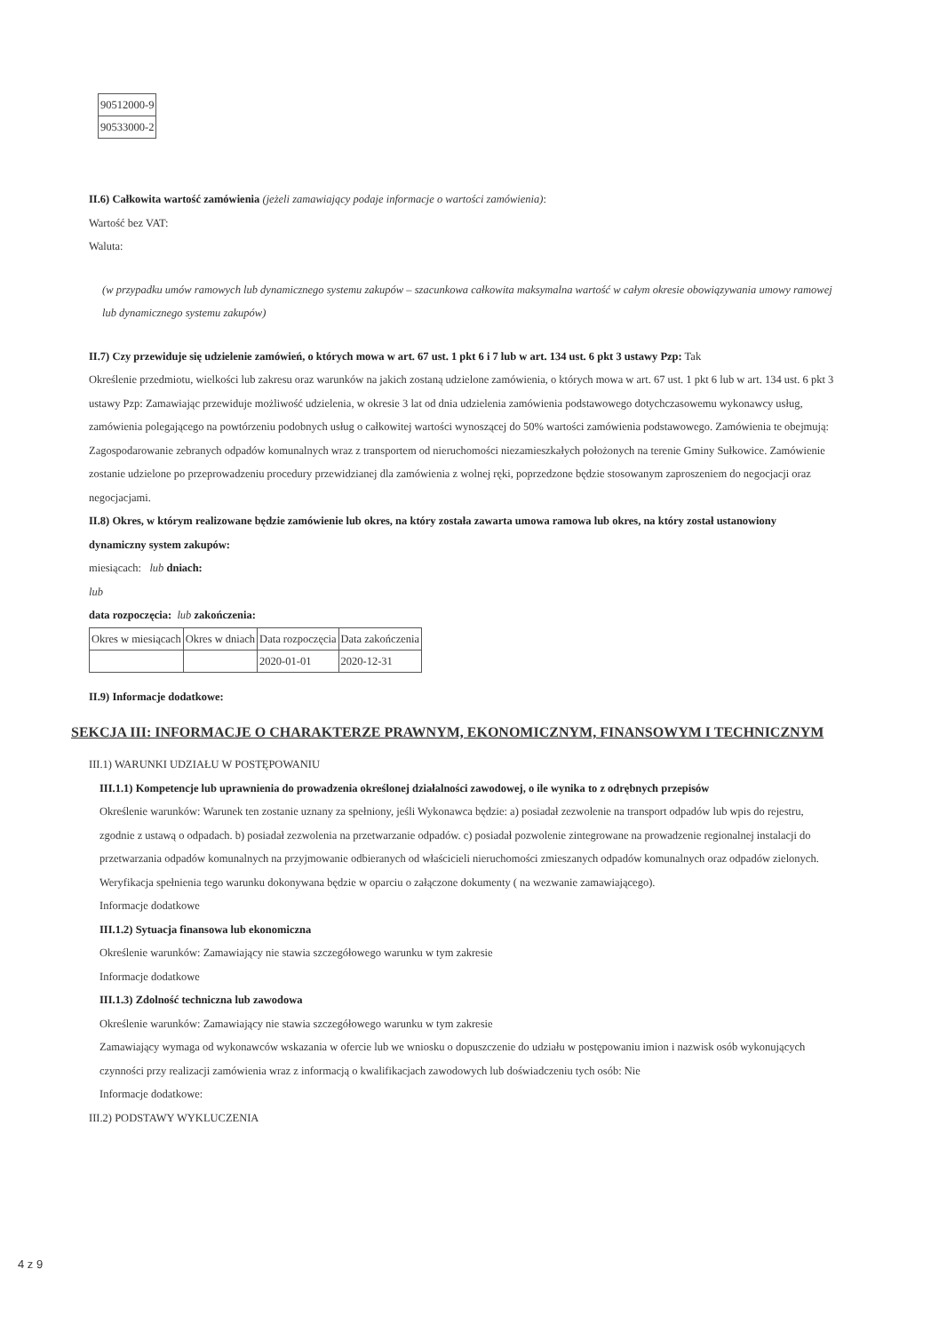| 90512000-9 |
| 90533000-2 |
II.6) Całkowita wartość zamówienia (jeżeli zamawiający podaje informacje o wartości zamówienia):
Wartość bez VAT:
Waluta:
(w przypadku umów ramowych lub dynamicznego systemu zakupów – szacunkowa całkowita maksymalna wartość w całym okresie obowiązywania umowy ramowej lub dynamicznego systemu zakupów)
II.7) Czy przewiduje się udzielenie zamówień, o których mowa w art. 67 ust. 1 pkt 6 i 7 lub w art. 134 ust. 6 pkt 3 ustawy Pzp: Tak
Określenie przedmiotu, wielkości lub zakresu oraz warunków na jakich zostaną udzielone zamówienia, o których mowa w art. 67 ust. 1 pkt 6 lub w art. 134 ust. 6 pkt 3 ustawy Pzp: Zamawiając przewiduje możliwość udzielenia, w okresie 3 lat od dnia udzielenia zamówienia podstawowego dotychczasowemu wykonawcy usług, zamówienia polegającego na powtórzeniu podobnych usług o całkowitej wartości wynoszącej do 50% wartości zamówienia podstawowego. Zamówienia te obejmują: Zagospodarowanie zebranych odpadów komunalnych wraz z transportem od nieruchomości niezamieszkałych położonych na terenie Gminy Sułkowice. Zamówienie zostanie udzielone po przeprowadzeniu procedury przewidzianej dla zamówienia z wolnej ręki, poprzedzone będzie stosowanym zaproszeniem do negocjacji oraz negocjacjami.
II.8) Okres, w którym realizowane będzie zamówienie lub okres, na który została zawarta umowa ramowa lub okres, na który został ustanowiony dynamiczny system zakupów:
miesiącach: lub dniach:
lub
data rozpoczęcia: lub zakończenia:
| Okres w miesiącach | Okres w dniach | Data rozpoczęcia | Data zakończenia |
| --- | --- | --- | --- |
| | | 2020-01-01 | 2020-12-31 |
II.9) Informacje dodatkowe:
SEKCJA III: INFORMACJE O CHARAKTERZE PRAWNYM, EKONOMICZNYM, FINANSOWYM I TECHNICZNYM
III.1) WARUNKI UDZIAŁU W POSTĘPOWANIU
III.1.1) Kompetencje lub uprawnienia do prowadzenia określonej działalności zawodowej, o ile wynika to z odrębnych przepisów
Określenie warunków: Warunek ten zostanie uznany za spełniony, jeśli Wykonawca będzie: a) posiadał zezwolenie na transport odpadów lub wpis do rejestru, zgodnie z ustawą o odpadach. b) posiadał zezwolenia na przetwarzanie odpadów. c) posiadał pozwolenie zintegrowane na prowadzenie regionalnej instalacji do przetwarzania odpadów komunalnych na przyjmowanie odbieranych od właścicieli nieruchomości zmieszanych odpadów komunalnych oraz odpadów zielonych. Weryfikacja spełnienia tego warunku dokonywana będzie w oparciu o załączone dokumenty ( na wezwanie zamawiającego).
Informacje dodatkowe
III.1.2) Sytuacja finansowa lub ekonomiczna
Określenie warunków: Zamawiający nie stawia szczegółowego warunku w tym zakresie
Informacje dodatkowe
III.1.3) Zdolność techniczna lub zawodowa
Określenie warunków: Zamawiający nie stawia szczegółowego warunku w tym zakresie
Zamawiający wymaga od wykonawców wskazania w ofercie lub we wniosku o dopuszczenie do udziału w postępowaniu imion i nazwisk osób wykonujących czynności przy realizacji zamówienia wraz z informacją o kwalifikacjach zawodowych lub doświadczeniu tych osób: Nie
Informacje dodatkowe:
III.2) PODSTAWY WYKLUCZENIA
4 z 9